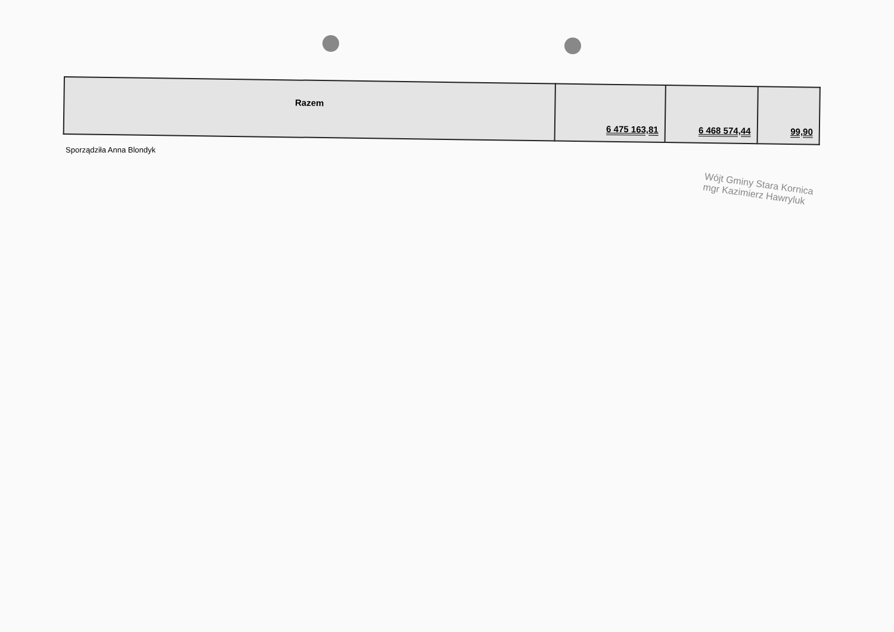| Razem | 6 475 163,81 | 6 468 574,44 | 99,90 |
Sporządziła Anna Blondyk
Wójt Gminy Stara Kornica
mgr Kazimierz Hawryluk